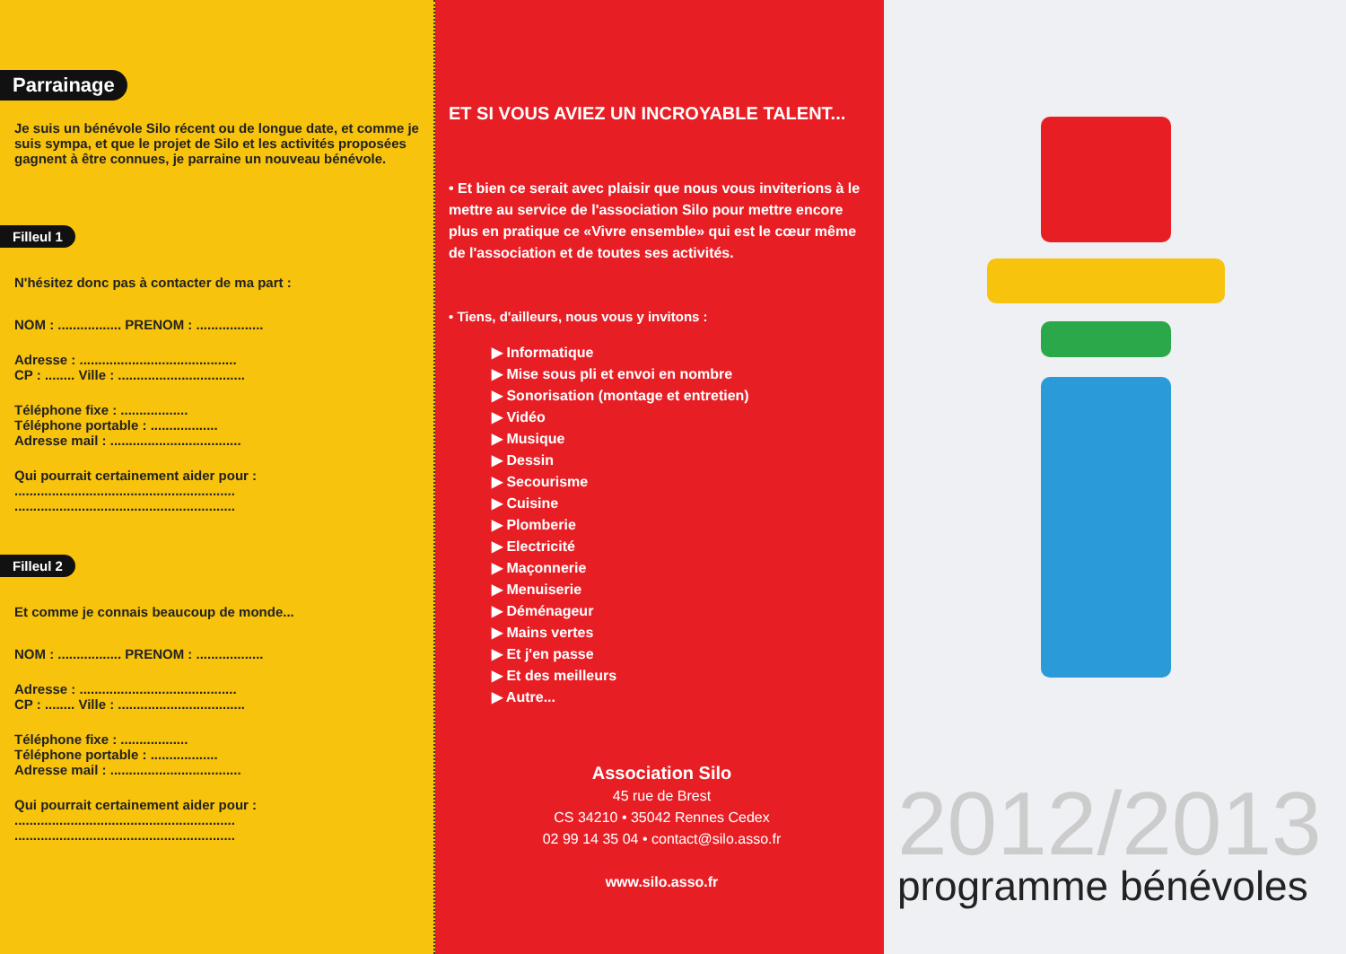Parrainage
Je suis un bénévole Silo récent ou de longue date, et comme je suis sympa, et que le projet de Silo et les activités proposées gagnent à être connues, je parraine un nouveau bénévole.
Filleul 1
N'hésitez donc pas à contacter de ma part :
NOM : ................. PRENOM : ..................
Adresse : ..........................................
CP : ........ Ville : ..................................
Téléphone fixe : ..................
Téléphone portable : ..................
Adresse mail : ...................................
Qui pourrait certainement aider pour :
...........................................................
...........................................................
Filleul 2
Et comme je connais beaucoup de monde...
NOM : ................. PRENOM : ..................
Adresse : ..........................................
CP : ........ Ville : ..................................
Téléphone fixe : ..................
Téléphone portable : ..................
Adresse mail : ...................................
Qui pourrait certainement aider pour :
...........................................................
...........................................................
ET SI VOUS AVIEZ UN INCROYABLE TALENT...
• Et bien ce serait avec plaisir que nous vous inviterions à le mettre au service de l'association Silo pour mettre encore plus en pratique ce «Vivre ensemble» qui est le cœur même de l'association et de toutes ses activités.
• Tiens, d'ailleurs, nous vous y invitons :
▶ Informatique
▶ Mise sous pli et envoi en nombre
▶ Sonorisation (montage et entretien)
▶ Vidéo
▶ Musique
▶ Dessin
▶ Secourisme
▶ Cuisine
▶ Plomberie
▶ Electricité
▶ Maçonnerie
▶ Menuiserie
▶ Déménageur
▶ Mains vertes
▶ Et j'en passe
▶ Et des meilleurs
▶ Autre...
Association Silo
45 rue de Brest
CS 34210 • 35042 Rennes Cedex
02 99 14 35 04 • contact@silo.asso.fr
www.silo.asso.fr
2012/2013
programme bénévoles